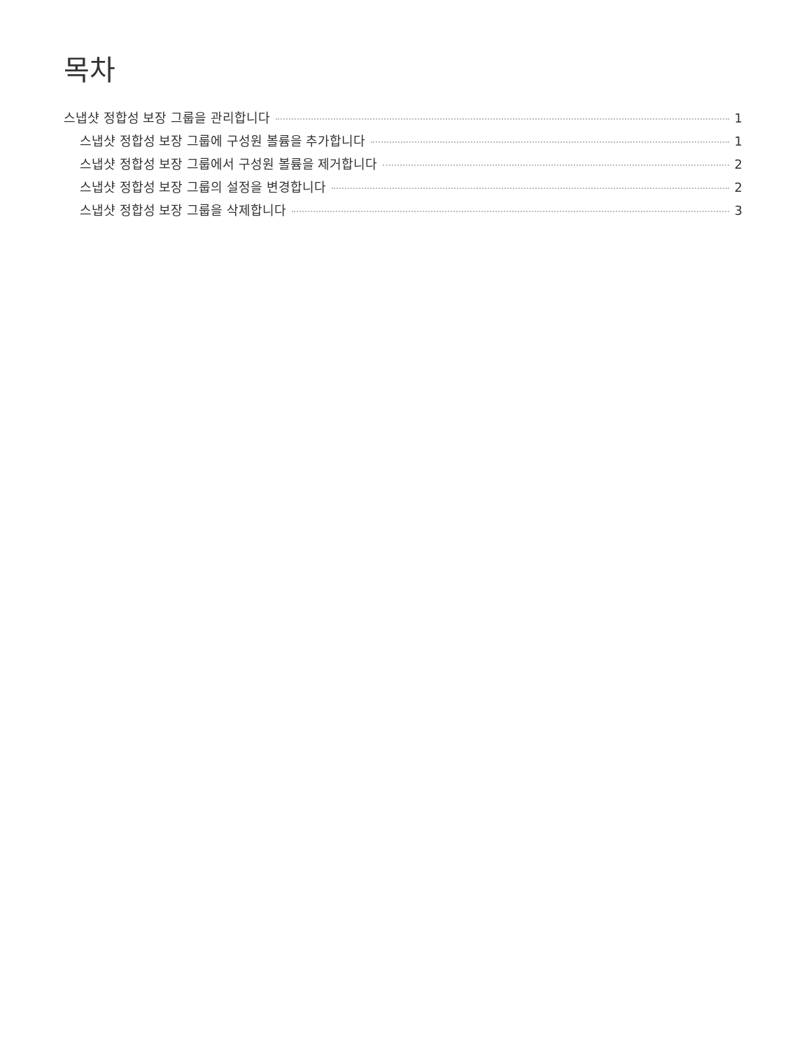목차
스냅샷 정합성 보장 그룹을 관리합니다 1
스냅샷 정합성 보장 그룹에 구성원 볼륨을 추가합니다 1
스냅샷 정합성 보장 그룹에서 구성원 볼륨을 제거합니다 2
스냅샷 정합성 보장 그룹의 설정을 변경합니다 2
스냅샷 정합성 보장 그룹을 삭제합니다 3